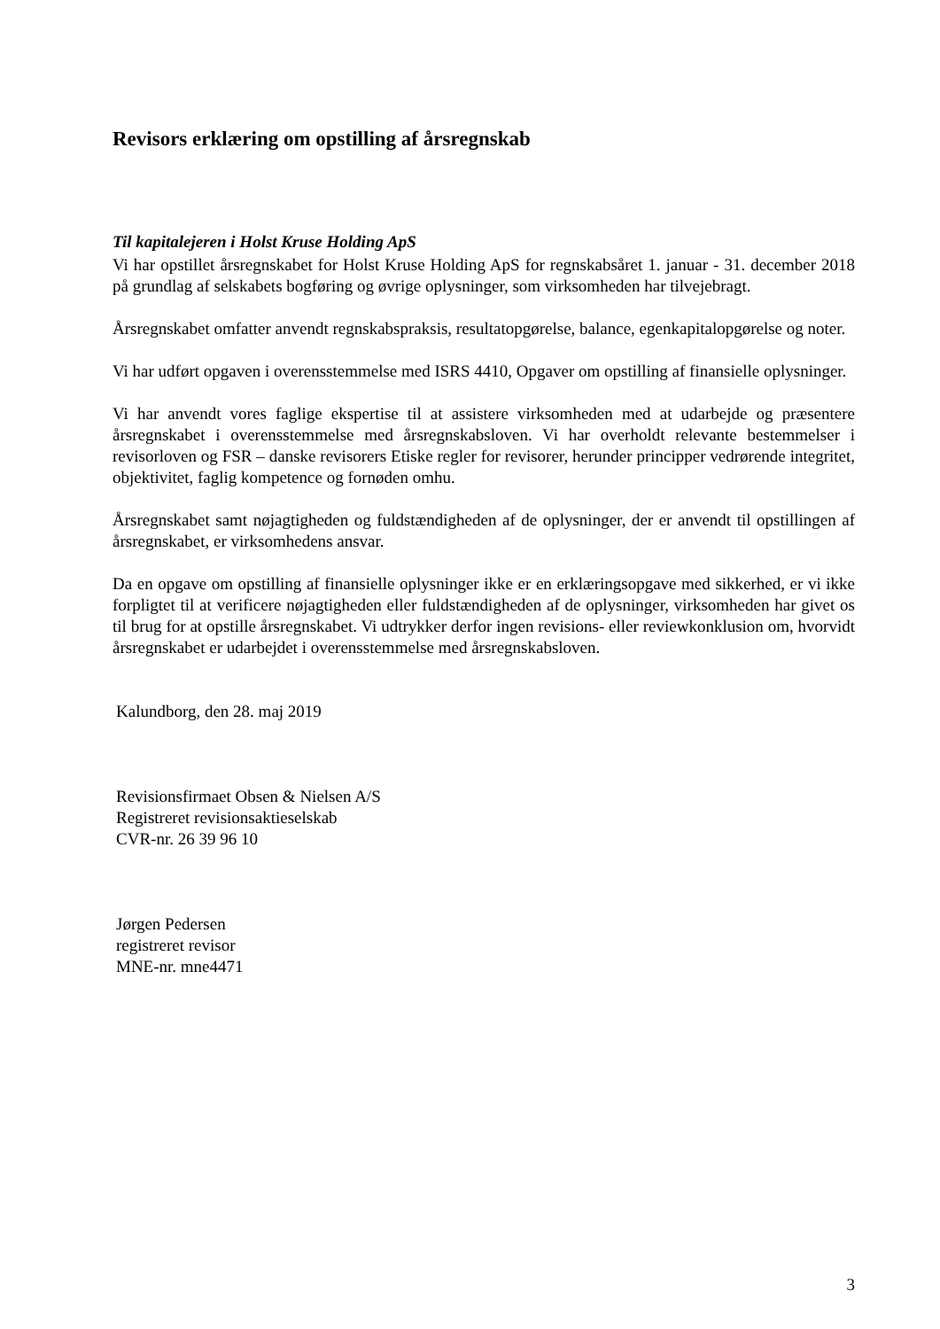Revisors erklæring om opstilling af årsregnskab
Til kapitalejeren i Holst Kruse Holding ApS
Vi har opstillet årsregnskabet for Holst Kruse Holding ApS for regnskabsåret 1. januar - 31. december 2018 på grundlag af selskabets bogføring og øvrige oplysninger, som virksomheden har tilvejebragt.
Årsregnskabet omfatter anvendt regnskabspraksis, resultatopgørelse, balance, egenkapitalopgø­relse og noter.
Vi har udført opgaven i overensstemmelse med ISRS 4410, Opgaver om opstilling af finansielle oplysninger.
Vi har anvendt vores faglige ekspertise til at assistere virksomheden med at udarbejde og præsen­tere årsregnskabet i overensstemmelse med årsregnskabsloven. Vi har overholdt relevante be­stemmelser i revisorloven og FSR – danske revisorers Etiske regler for revisorer, herunder prin­cipper vedrørende integritet, objektivitet, faglig kompetence og fornøden omhu.
Årsregnskabet samt nøjagtigheden og fuldstændigheden af de oplysninger, der er anvendt til op­stillingen af årsregnskabet, er virksomhedens ansvar.
Da en opgave om opstilling af finansielle oplysninger ikke er en erklæringsopgave med sikker­hed, er vi ikke forpligtet til at verificere nøjagtigheden eller fuldstændigheden af de oplysninger, virksomheden har givet os til brug for at opstille årsregnskabet. Vi udtrykker derfor ingen revi­sions- eller reviewkonklusion om, hvorvidt årsregnskabet er udarbejdet i overensstemmelse med årsregnskabsloven.
Kalundborg, den 28. maj 2019
Revisionsfirmaet Obsen & Nielsen A/S
Registreret revisionsaktieselskab
CVR-nr. 26 39 96 10
Jørgen Pedersen
registreret revisor
MNE-nr. mne4471
3